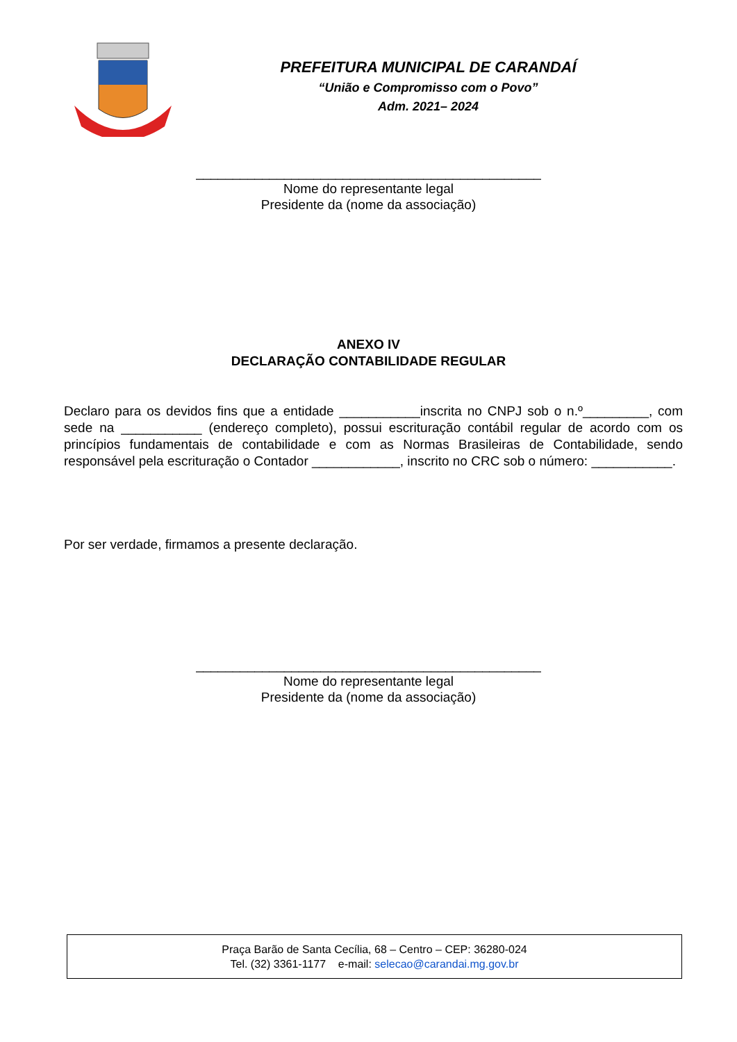PREFEITURA MUNICIPAL DE CARANDAÍ
“União e Compromisso com o Povo”
Adm. 2021– 2024
_______________________________________________
Nome do representante legal
Presidente da (nome da associação)
ANEXO IV
DECLARAÇÃO CONTABILIDADE REGULAR
Declaro para os devidos fins que a entidade ___________inscrita no CNPJ sob o n.º_________, com sede na ___________ (endereço completo), possui escrituração contábil regular de acordo com os princípios fundamentais de contabilidade e com as Normas Brasileiras de Contabilidade, sendo responsável pela escrituração o Contador ____________, inscrito no CRC sob o número: ___________.
Por ser verdade, firmamos a presente declaração.
_______________________________________________
Nome do representante legal
Presidente da (nome da associação)
Praça Barão de Santa Cecília, 68 – Centro – CEP: 36280-024
Tel. (32) 3361-1177 e-mail: selecao@carandai.mg.gov.br